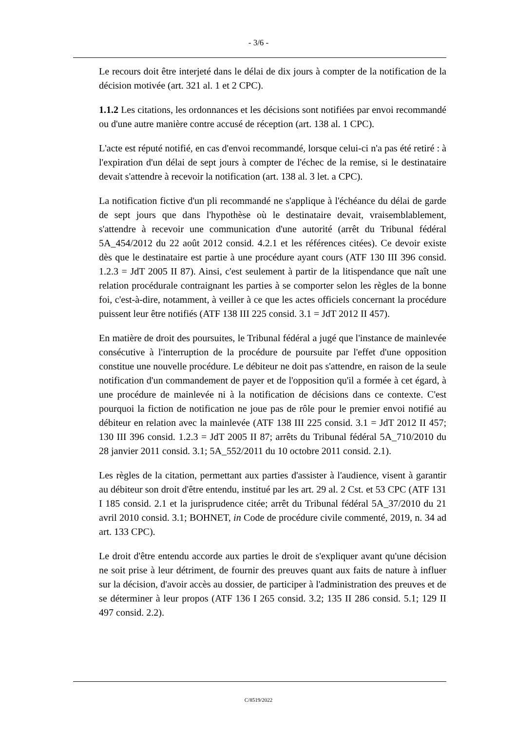- 3/6 -
Le recours doit être interjeté dans le délai de dix jours à compter de la notification de la décision motivée (art. 321 al. 1 et 2 CPC).
1.1.2 Les citations, les ordonnances et les décisions sont notifiées par envoi recommandé ou d'une autre manière contre accusé de réception (art. 138 al. 1 CPC).
L'acte est réputé notifié, en cas d'envoi recommandé, lorsque celui-ci n'a pas été retiré : à l'expiration d'un délai de sept jours à compter de l'échec de la remise, si le destinataire devait s'attendre à recevoir la notification (art. 138 al. 3 let. a CPC).
La notification fictive d'un pli recommandé ne s'applique à l'échéance du délai de garde de sept jours que dans l'hypothèse où le destinataire devait, vraisemblablement, s'attendre à recevoir une communication d'une autorité (arrêt du Tribunal fédéral 5A_454/2012 du 22 août 2012 consid. 4.2.1 et les références citées). Ce devoir existe dès que le destinataire est partie à une procédure ayant cours (ATF 130 III 396 consid. 1.2.3 = JdT 2005 II 87). Ainsi, c'est seulement à partir de la litispendance que naît une relation procédurale contraignant les parties à se comporter selon les règles de la bonne foi, c'est-à-dire, notamment, à veiller à ce que les actes officiels concernant la procédure puissent leur être notifiés (ATF 138 III 225 consid. 3.1 = JdT 2012 II 457).
En matière de droit des poursuites, le Tribunal fédéral a jugé que l'instance de mainlevée consécutive à l'interruption de la procédure de poursuite par l'effet d'une opposition constitue une nouvelle procédure. Le débiteur ne doit pas s'attendre, en raison de la seule notification d'un commandement de payer et de l'opposition qu'il a formée à cet égard, à une procédure de mainlevée ni à la notification de décisions dans ce contexte. C'est pourquoi la fiction de notification ne joue pas de rôle pour le premier envoi notifié au débiteur en relation avec la mainlevée (ATF 138 III 225 consid. 3.1 = JdT 2012 II 457; 130 III 396 consid. 1.2.3 = JdT 2005 II 87; arrêts du Tribunal fédéral 5A_710/2010 du 28 janvier 2011 consid. 3.1; 5A_552/2011 du 10 octobre 2011 consid. 2.1).
Les règles de la citation, permettant aux parties d'assister à l'audience, visent à garantir au débiteur son droit d'être entendu, institué par les art. 29 al. 2 Cst. et 53 CPC (ATF 131 I 185 consid. 2.1 et la jurisprudence citée; arrêt du Tribunal fédéral 5A_37/2010 du 21 avril 2010 consid. 3.1; BOHNET, in Code de procédure civile commenté, 2019, n. 34 ad art. 133 CPC).
Le droit d'être entendu accorde aux parties le droit de s'expliquer avant qu'une décision ne soit prise à leur détriment, de fournir des preuves quant aux faits de nature à influer sur la décision, d'avoir accès au dossier, de participer à l'administration des preuves et de se déterminer à leur propos (ATF 136 I 265 consid. 3.2; 135 II 286 consid. 5.1; 129 II 497 consid. 2.2).
C/8519/2022